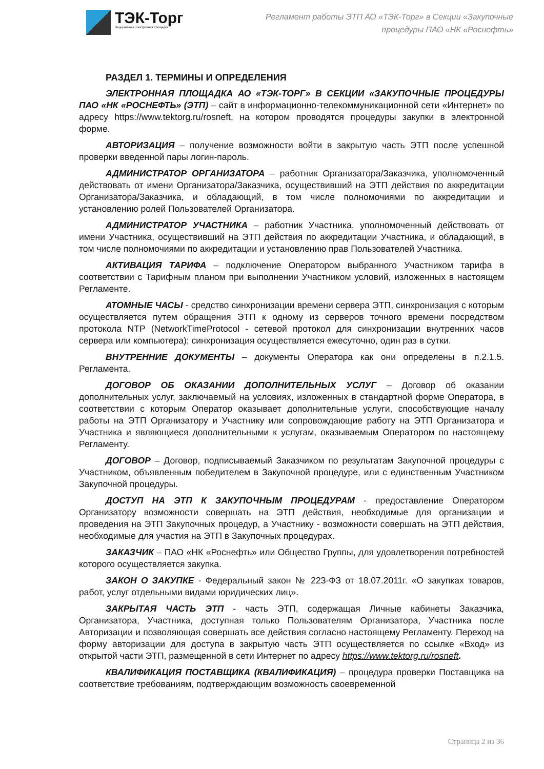ТЭК-Торг
Федеральная электронная площадка
Регламент работы ЭТП АО «ТЭК-Торг» в Секции «Закупочные
процедуры ПАО «НК «Роснефть»
РАЗДЕЛ 1. ТЕРМИНЫ И ОПРЕДЕЛЕНИЯ
ЭЛЕКТРОННАЯ ПЛОЩАДКА АО «ТЭК-ТОРГ» В СЕКЦИИ «ЗАКУПОЧНЫЕ ПРОЦЕДУРЫ ПАО «НК «РОСНЕФТЬ» (ЭТП) – сайт в информационно-телекоммуникационной сети «Интернет» по адресу https://www.tektorg.ru/rosneft, на котором проводятся процедуры закупки в электронной форме.
АВТОРИЗАЦИЯ – получение возможности войти в закрытую часть ЭТП после успешной проверки введенной пары логин-пароль.
АДМИНИСТРАТОР ОРГАНИЗАТОРА – работник Организатора/Заказчика, уполномоченный действовать от имени Организатора/Заказчика, осуществивший на ЭТП действия по аккредитации Организатора/Заказчика, и обладающий, в том числе полномочиями по аккредитации и установлению ролей Пользователей Организатора.
АДМИНИСТРАТОР УЧАСТНИКА – работник Участника, уполномоченный действовать от имени Участника, осуществивший на ЭТП действия по аккредитации Участника, и обладающий, в том числе полномочиями по аккредитации и установлению прав Пользователей Участника.
АКТИВАЦИЯ ТАРИФА – подключение Оператором выбранного Участником тарифа в соответствии с Тарифным планом при выполнении Участником условий, изложенных в настоящем Регламенте.
АТОМНЫЕ ЧАСЫ - средство синхронизации времени сервера ЭТП, синхронизация с которым осуществляется путем обращения ЭТП к одному из серверов точного времени посредством протокола NTP (NetworkTimeProtocol - сетевой протокол для синхронизации внутренних часов сервера или компьютера); синхронизация осуществляется ежесуточно, один раз в сутки.
ВНУТРЕННИЕ ДОКУМЕНТЫ – документы Оператора как они определены в п.2.1.5. Регламента.
ДОГОВОР ОБ ОКАЗАНИИ ДОПОЛНИТЕЛЬНЫХ УСЛУГ – Договор об оказании дополнительных услуг, заключаемый на условиях, изложенных в стандартной форме Оператора, в соответствии с которым Оператор оказывает дополнительные услуги, способствующие началу работы на ЭТП Организатору и Участнику или сопровождающие работу на ЭТП Организатора и Участника и являющиеся дополнительными к услугам, оказываемым Оператором по настоящему Регламенту.
ДОГОВОР – Договор, подписываемый Заказчиком по результатам Закупочной процедуры с Участником, объявленным победителем в Закупочной процедуре, или с единственным Участником Закупочной процедуры.
ДОСТУП НА ЭТП К ЗАКУПОЧНЫМ ПРОЦЕДУРАМ - предоставление Оператором Организатору возможности совершать на ЭТП действия, необходимые для организации и проведения на ЭТП Закупочных процедур, а Участнику - возможности совершать на ЭТП действия, необходимые для участия на ЭТП в Закупочных процедурах.
ЗАКАЗЧИК – ПАО «НК «Роснефть» или Общество Группы, для удовлетворения потребностей которого осуществляется закупка.
ЗАКОН О ЗАКУПКЕ - Федеральный закон № 223-ФЗ от 18.07.2011г. «О закупках товаров, работ, услуг отдельными видами юридических лиц».
ЗАКРЫТАЯ ЧАСТЬ ЭТП - часть ЭТП, содержащая Личные кабинеты Заказчика, Организатора, Участника, доступная только Пользователям Организатора, Участника после Авторизации и позволяющая совершать все действия согласно настоящему Регламенту. Переход на форму авторизации для доступа в закрытую часть ЭТП осуществляется по ссылке «Вход» из открытой части ЭТП, размещенной в сети Интернет по адресу https://www.tektorg.ru/rosneft.
КВАЛИФИКАЦИЯ ПОСТАВЩИКА (КВАЛИФИКАЦИЯ) – процедура проверки Поставщика на соответствие требованиям, подтверждающим возможность своевременной
Страница 2 из 36